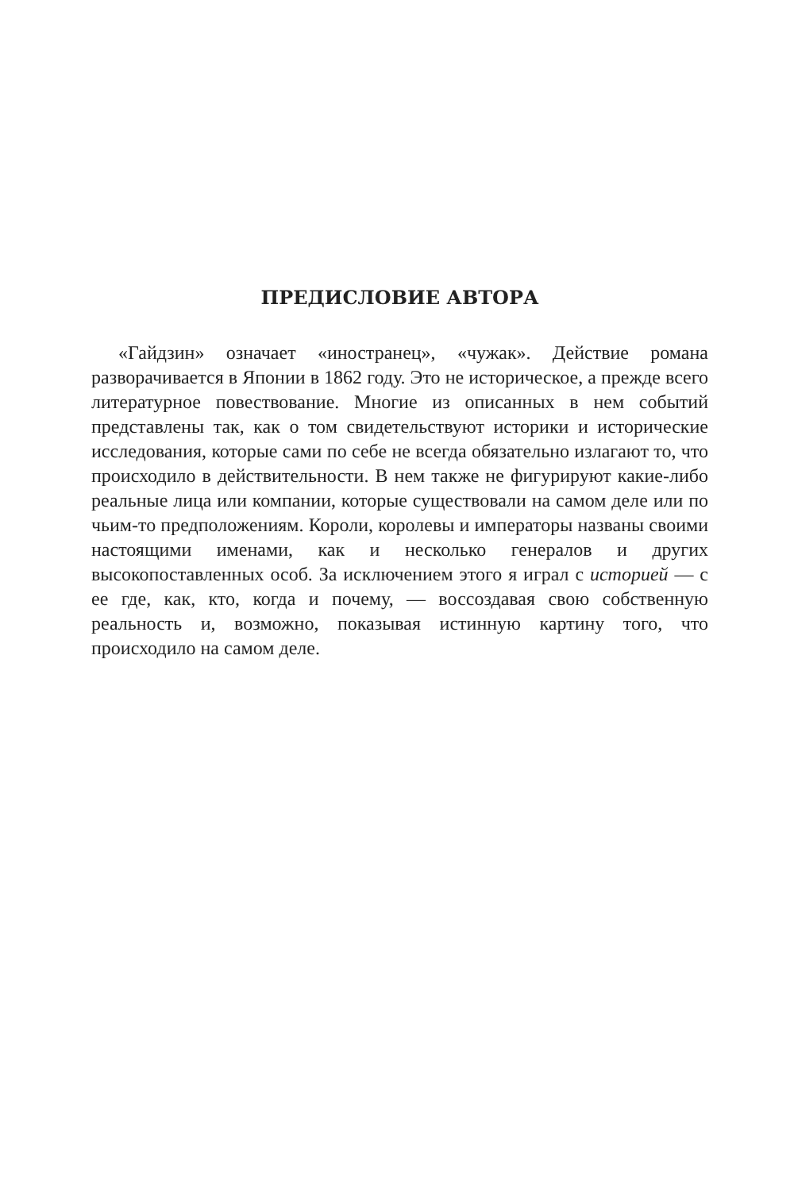ПРЕДИСЛОВИЕ АВТОРА
«Гайдзин» означает «иностранец», «чужак». Действие романа разворачивается в Японии в 1862 году. Это не историческое, а прежде всего литературное повествование. Многие из описанных в нем событий представлены так, как о том свидетельствуют историки и исторические исследования, которые сами по себе не всегда обязательно излагают то, что происходило в действительности. В нем также не фигурируют какие-либо реальные лица или компании, которые существовали на самом деле или по чьим-то предположениям. Короли, королевы и императоры названы своими настоящими именами, как и несколько генералов и других высокопоставленных особ. За исключением этого я играл с историей — с ее где, как, кто, когда и почему, — воссоздавая свою собственную реальность и, возможно, показывая истинную картину того, что происходило на самом деле.